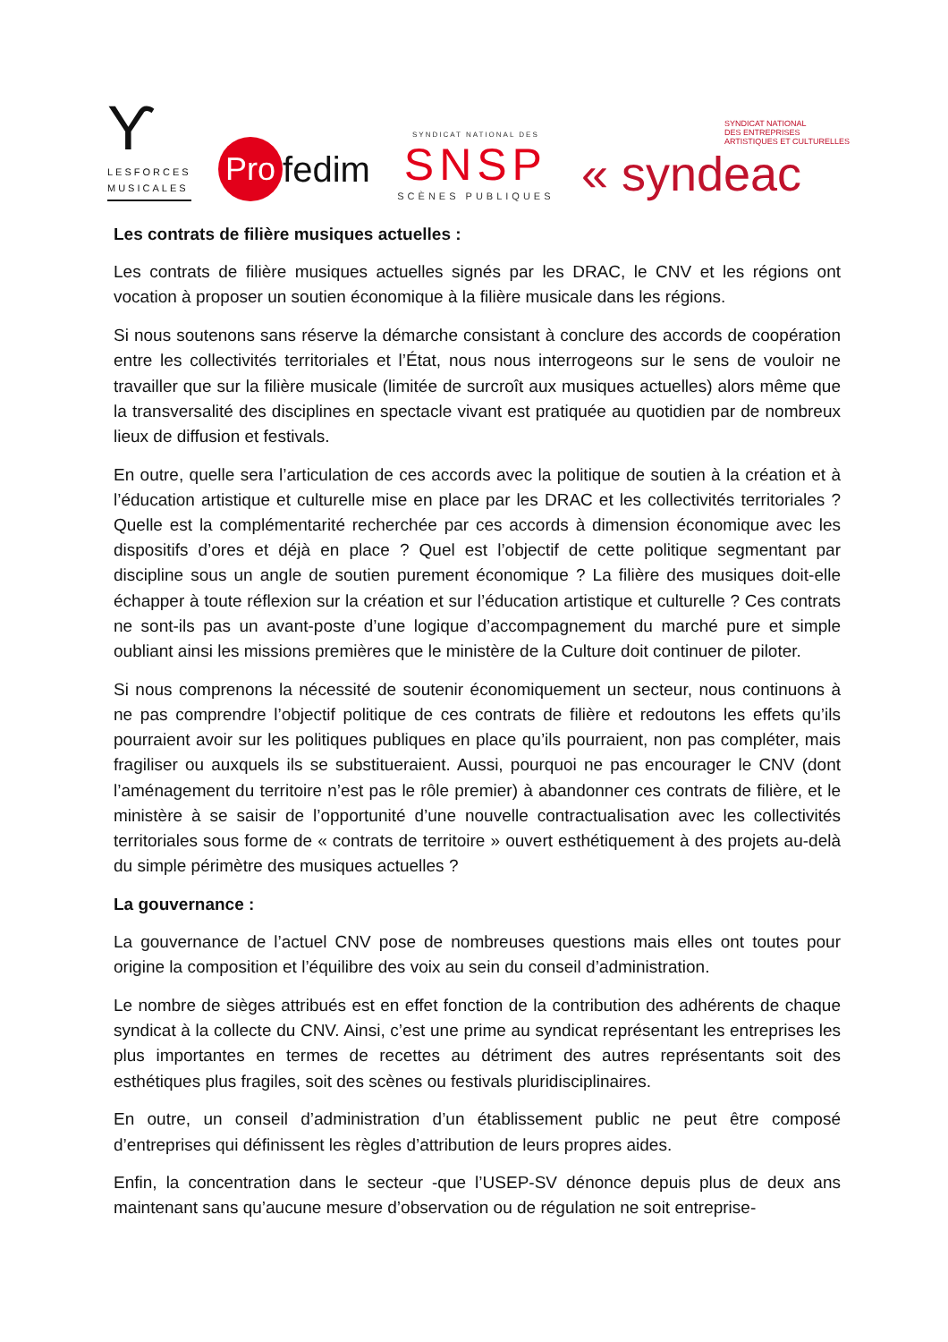Ƴ
LESFORCES
MUSICALES
Pro fedim
SYNDICAT NATIONAL DES
SNSP
SCÈNES PUBLIQUES
SYNDICAT NATIONAL
DES ENTREPRISES
ARTISTIQUES ET CULTURELLES
« syndeac
Les contrats de filière musiques actuelles :
Les contrats de filière musiques actuelles signés par les DRAC, le CNV et les régions ont vocation à proposer un soutien économique à la filière musicale dans les régions.
Si nous soutenons sans réserve la démarche consistant à conclure des accords de coopération entre les collectivités territoriales et l’État, nous nous interrogeons sur le sens de vouloir ne travailler que sur la filière musicale (limitée de surcroît aux musiques actuelles) alors même que la transversalité des disciplines en spectacle vivant est pratiquée au quotidien par de nombreux lieux de diffusion et festivals.
En outre, quelle sera l’articulation de ces accords avec la politique de soutien à la création et à l’éducation artistique et culturelle mise en place par les DRAC et les collectivités territoriales ? Quelle est la complémentarité recherchée par ces accords à dimension économique avec les dispositifs d’ores et déjà en place ? Quel est l’objectif de cette politique segmentant par discipline sous un angle de soutien purement économique ? La filière des musiques doit-elle échapper à toute réflexion sur la création et sur l’éducation artistique et culturelle ? Ces contrats ne sont-ils pas un avant-poste d’une logique d’accompagnement du marché pure et simple oubliant ainsi les missions premières que le ministère de la Culture doit continuer de piloter.
Si nous comprenons la nécessité de soutenir économiquement un secteur, nous continuons à ne pas comprendre l’objectif politique de ces contrats de filière et redoutons les effets qu’ils pourraient avoir sur les politiques publiques en place qu’ils pourraient, non pas compléter, mais fragiliser ou auxquels ils se substitueraient. Aussi, pourquoi ne pas encourager le CNV (dont l’aménagement du territoire n’est pas le rôle premier) à abandonner ces contrats de filière, et le ministère à se saisir de l’opportunité d’une nouvelle contractualisation avec les collectivités territoriales sous forme de « contrats de territoire » ouvert esthétiquement à des projets au-delà du simple périmètre des musiques actuelles ?
La gouvernance :
La gouvernance de l’actuel CNV pose de nombreuses questions mais elles ont toutes pour origine la composition et l’équilibre des voix au sein du conseil d’administration.
Le nombre de sièges attribués est en effet fonction de la contribution des adhérents de chaque syndicat à la collecte du CNV. Ainsi, c’est une prime au syndicat représentant les entreprises les plus importantes en termes de recettes au détriment des autres représentants soit des esthétiques plus fragiles, soit des scènes ou festivals pluridisciplinaires.
En outre, un conseil d’administration d’un établissement public ne peut être composé d’entreprises qui définissent les règles d’attribution de leurs propres aides.
Enfin, la concentration dans le secteur -que l’USEP-SV dénonce depuis plus de deux ans maintenant sans qu’aucune mesure d’observation ou de régulation ne soit entreprise-